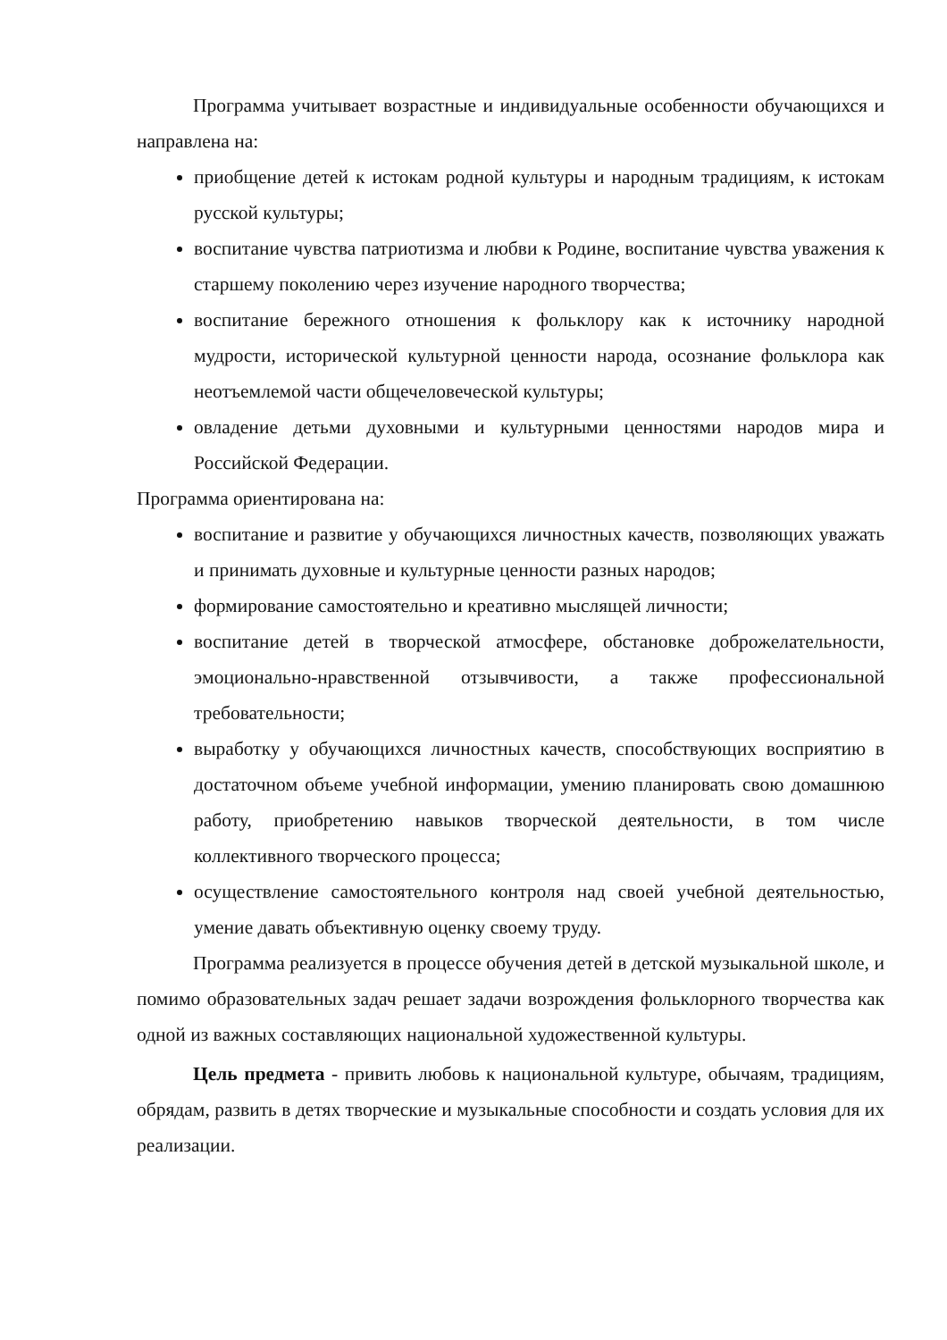Программа учитывает возрастные и индивидуальные особенности обучающихся и направлена на:
приобщение детей к истокам родной культуры и народным традициям, к истокам русской культуры;
воспитание чувства патриотизма и любви к Родине, воспитание чувства уважения к старшему поколению через изучение народного творчества;
воспитание бережного отношения к фольклору как к источнику народной мудрости, исторической культурной ценности народа, осознание фольклора как неотъемлемой части общечеловеческой культуры;
овладение детьми духовными и культурными ценностями народов мира и Российской Федерации.
Программа ориентирована на:
воспитание и развитие у обучающихся личностных качеств, позволяющих уважать и принимать духовные и культурные ценности разных народов;
формирование самостоятельно и креативно мыслящей личности;
воспитание детей в творческой атмосфере, обстановке доброжелательности, эмоционально-нравственной отзывчивости, а также профессиональной требовательности;
выработку у обучающихся личностных качеств, способствующих восприятию в достаточном объеме учебной информации, умению планировать свою домашнюю работу, приобретению навыков творческой деятельности, в том числе коллективного творческого процесса;
осуществление самостоятельного контроля над своей учебной деятельностью, умение давать объективную оценку своему труду.
Программа реализуется в процессе обучения детей в детской музыкальной школе, и помимо образовательных задач решает задачи возрождения фольклорного творчества как одной из важных составляющих национальной художественной культуры.
Цель предмета - привить любовь к национальной культуре, обычаям, традициям, обрядам, развить в детях творческие и музыкальные способности и создать условия для их реализации.